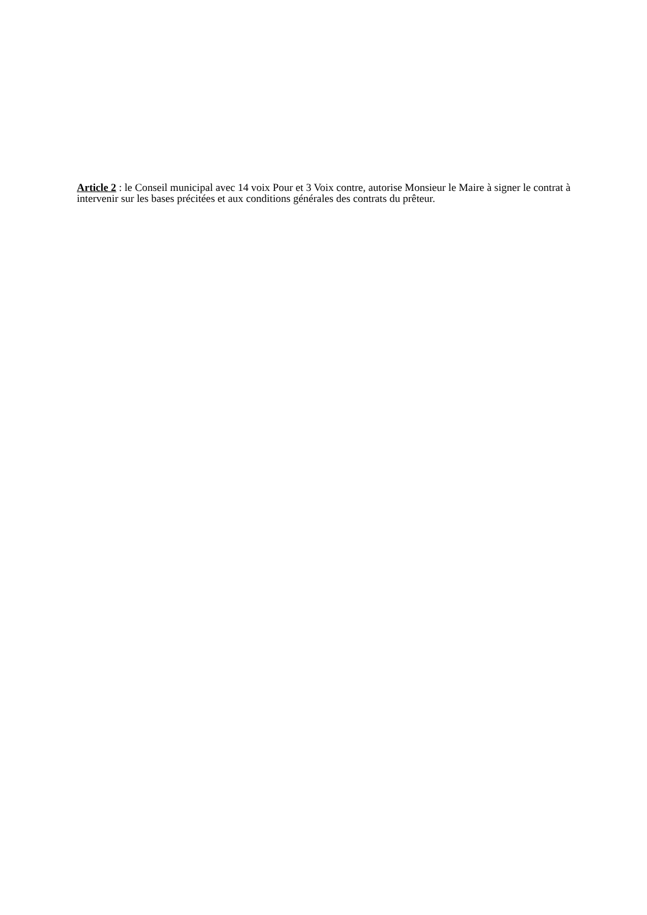Article 2 : le Conseil municipal avec 14 voix Pour et 3 Voix contre, autorise Monsieur le Maire à signer le contrat à intervenir sur les bases précitées et aux conditions générales des contrats du prêteur.